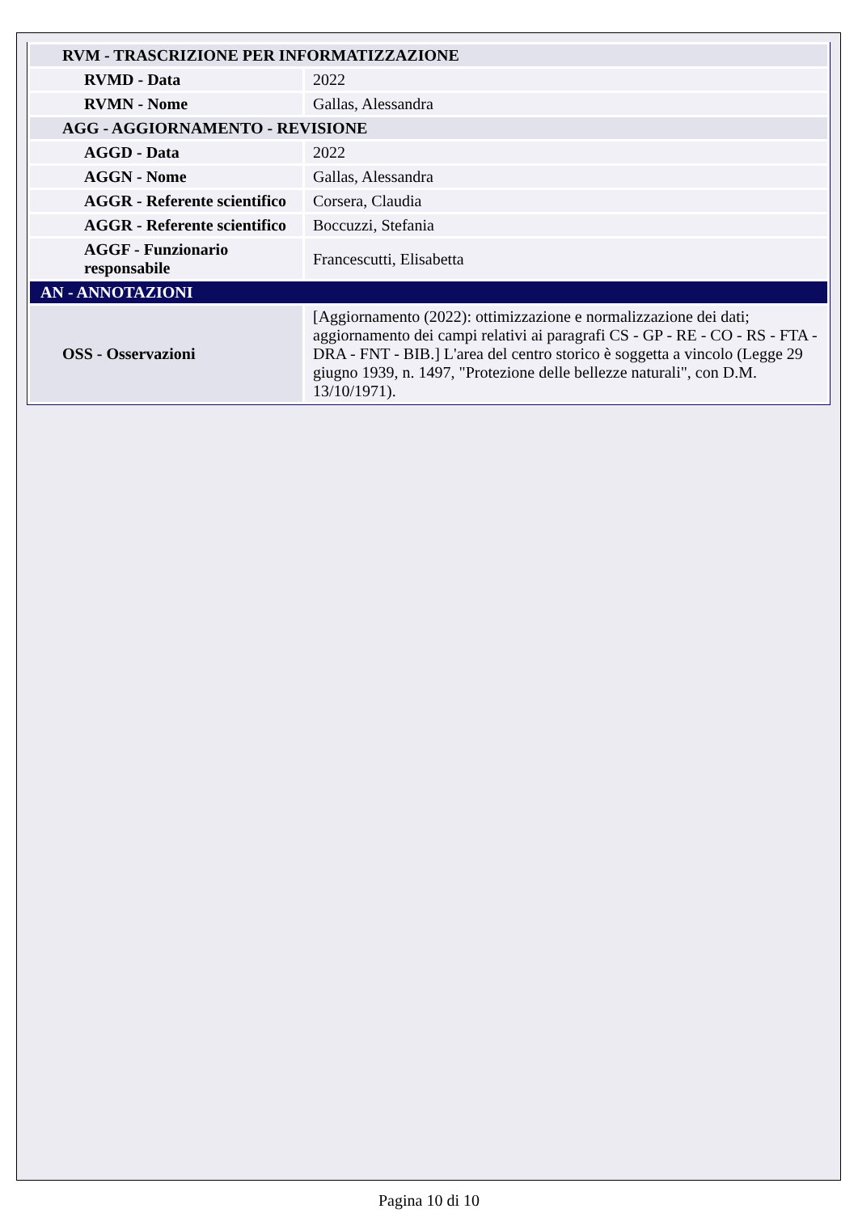| RVM - TRASCRIZIONE PER INFORMATIZZAZIONE | |
| RVMD - Data | 2022 |
| RVMN - Nome | Gallas, Alessandra |
| AGG - AGGIORNAMENTO - REVISIONE | |
| AGGD - Data | 2022 |
| AGGN - Nome | Gallas, Alessandra |
| AGGR - Referente scientifico | Corsera, Claudia |
| AGGR - Referente scientifico | Boccuzzi, Stefania |
| AGGF - Funzionario responsabile | Francescutti, Elisabetta |
| AN - ANNOTAZIONI | |
| OSS - Osservazioni | [Aggiornamento (2022): ottimizzazione e normalizzazione dei dati; aggiornamento dei campi relativi ai paragrafi CS - GP - RE - CO - RS - FTA - DRA - FNT - BIB.] L'area del centro storico è soggetta a vincolo (Legge 29 giugno 1939, n. 1497, "Protezione delle bellezze naturali", con D.M. 13/10/1971). |
Pagina 10 di 10